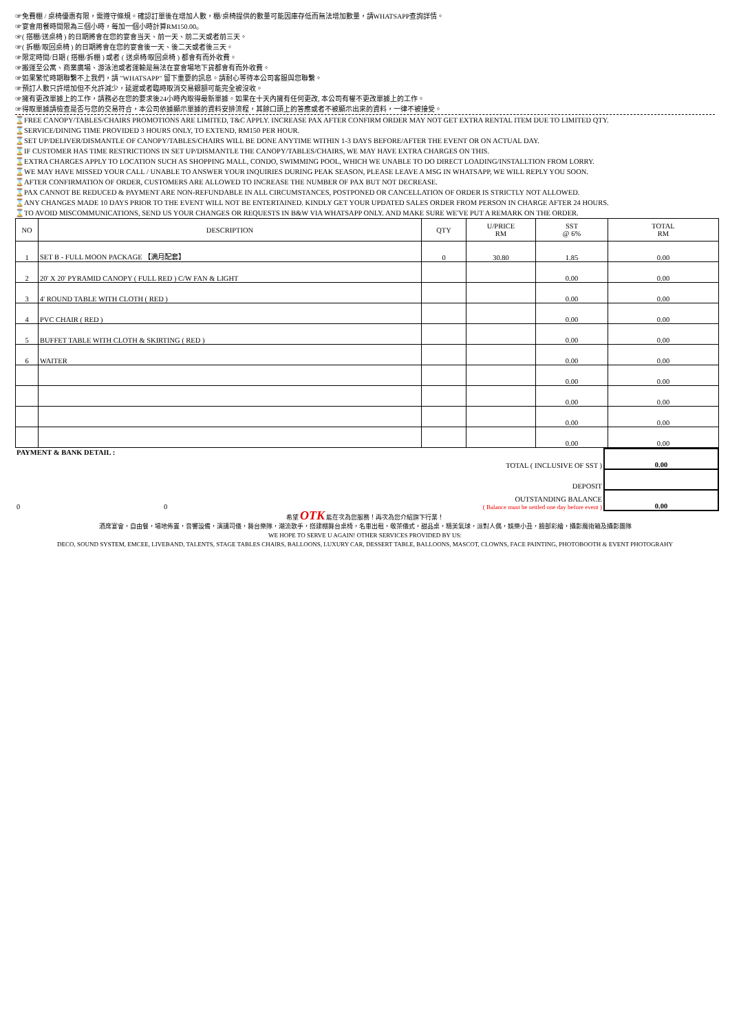☞免費棚 / 桌椅優惠有限，需遵守條規。確認訂單後在增加人數，棚/桌椅提供的數量可能因庫存低而無法增加數量，請WHATSAPP查詢詳情。
☞宴會用餐時間限為三個小時，每加一個小時計算RM150.00。
☞( 搭棚/送桌椅 ) 的日期將會在您的宴會当天、前一天、前二天或者前三天。
☞( 拆棚/取回桌椅 ) 的日期將會在您的宴會後一天、後二天或者後三天。
☞限定時間/日期 ( 搭棚/拆棚 ) 或者 ( 送桌椅/取回桌椅 ) 都會有而外收費。
☞搬運至公寓、商業廣場、游泳池或者運輸是無法在宴會場地下貨都會有而外收費。
☞如果繁忙時期聯繫不上我們，請 "WHATSAPP" 留下重要的訊息。請耐心等待本公司客服與您聯繫。
☞預訂人數只許增加但不允許減少，延遲或者臨時取消交易銀額可能完全被沒收。
☞擁有更改單據上的工作，請務必在您的要求後24小時內取得最新單據。如果在十天內擁有任何更改, 本公司有權不更改單據上的工作。
☞得取單據請檢查是否与您的交易符合，本公司依據顯示單據的資料安排流程，其餘口頭上的答應或者不被顯示出來的資料，一律不被接受。
⌛FREE CANOPY/TABLES/CHAIRS PROMOTIONS ARE LIMITED, T&C APPLY. INCREASE PAX AFTER CONFIRM ORDER MAY NOT GET EXTRA RENTAL ITEM DUE TO LIMITED QTY.
⌛SERVICE/DINING TIME PROVIDED 3 HOURS ONLY, TO EXTEND, RM150 PER HOUR.
⌛SET UP/DELIVER/DISMANTLE OF CANOPY/TABLES/CHAIRS WILL BE DONE ANYTIME WITHIN 1-3 DAYS BEFORE/AFTER THE EVENT OR ON ACTUAL DAY.
⌛IF CUSTOMER HAS TIME RESTRICTIONS IN SET UP/DISMANTLE THE CANOPY/TABLES/CHAIRS, WE MAY HAVE EXTRA CHARGES ON THIS.
⌛EXTRA CHARGES APPLY TO LOCATION SUCH AS SHOPPING MALL, CONDO, SWIMMING POOL, WHICH WE UNABLE TO DO DIRECT LOADING/INSTALLTION FROM LORRY.
⌛WE MAY HAVE MISSED YOUR CALL / UNABLE TO ANSWER YOUR INQUIRIES DURING PEAK SEASON, PLEASE LEAVE A MSG IN WHATSAPP, WE WILL REPLY YOU SOON.
⌛AFTER CONFIRMATION OF ORDER, CUSTOMERS ARE ALLOWED TO INCREASE THE NUMBER OF PAX BUT NOT DECREASE.
⌛PAX CANNOT BE REDUCED & PAYMENT ARE NON-REFUNDABLE IN ALL CIRCUMSTANCES, POSTPONED OR CANCELLATION OF ORDER IS STRICTLY NOT ALLOWED.
⌛ANY CHANGES MADE 10 DAYS PRIOR TO THE EVENT WILL NOT BE ENTERTAINED. KINDLY GET YOUR UPDATED SALES ORDER FROM PERSON IN CHARGE AFTER 24 HOURS.
⌛TO AVOID MISCOMMUNICATIONS, SEND US YOUR CHANGES OR REQUESTS IN B&W VIA WHATSAPP ONLY. AND MAKE SURE WE'VE PUT A REMARK ON THE ORDER.
| NO | DESCRIPTION | QTY | U/PRICE RM | SST @ 6% | TOTAL RM |
| --- | --- | --- | --- | --- | --- |
| 1 | SET B - FULL MOON PACKAGE 【满月配套】 | 0 | 30.80 | 1.85 | 0.00 |
| 2 | 20' X 20' PYRAMID CANOPY ( FULL RED ) C/W FAN & LIGHT | | | 0.00 | 0.00 |
| 3 | 4' ROUND TABLE WITH CLOTH ( RED ) | | | 0.00 | 0.00 |
| 4 | PVC CHAIR ( RED ) | | | 0.00 | 0.00 |
| 5 | BUFFET TABLE WITH CLOTH & SKIRTING ( RED ) | | | 0.00 | 0.00 |
| 6 | WAITER | | | 0.00 | 0.00 |
| | | | | 0.00 | 0.00 |
| | | | | 0.00 | 0.00 |
| | | | | 0.00 | 0.00 |
| | | | | 0.00 | 0.00 |
| PAYMENT & BANK DETAIL : | | TOTAL ( INCLUSIVE OF SST ) | 0.00 |
| DEPOSIT | | | |
| 0 | 0 | OUTSTANDING BALANCE ( Balance must be settled one day before event ) | 0.00 |
希望 OTK 能在次為您服務！再次為您介紹旗下行業！
酒席宴會，自由餐，場地佈置，音響設備，演講司儀，舞台樂隊，潮流歌手，搭建棚舞台桌椅，名車出租，敬茶儀式，甜品桌，精美氣球，派對人偶，娛樂小丑，臉部彩繪，攝影魔術箱及攝影團隊
WE HOPE TO SERVE U AGAIN! OTHER SERVICES PROVIDED BY US:
DECO, SOUND SYSTEM, EMCEE, LIVEBAND, TALENTS, STAGE TABLES CHAIRS, BALLOONS, LUXURY CAR, DESSERT TABLE, BALLOONS, MASCOT, CLOWNS, FACE PAINTING, PHOTOBOOTH & EVENT PHOTOGRAHY